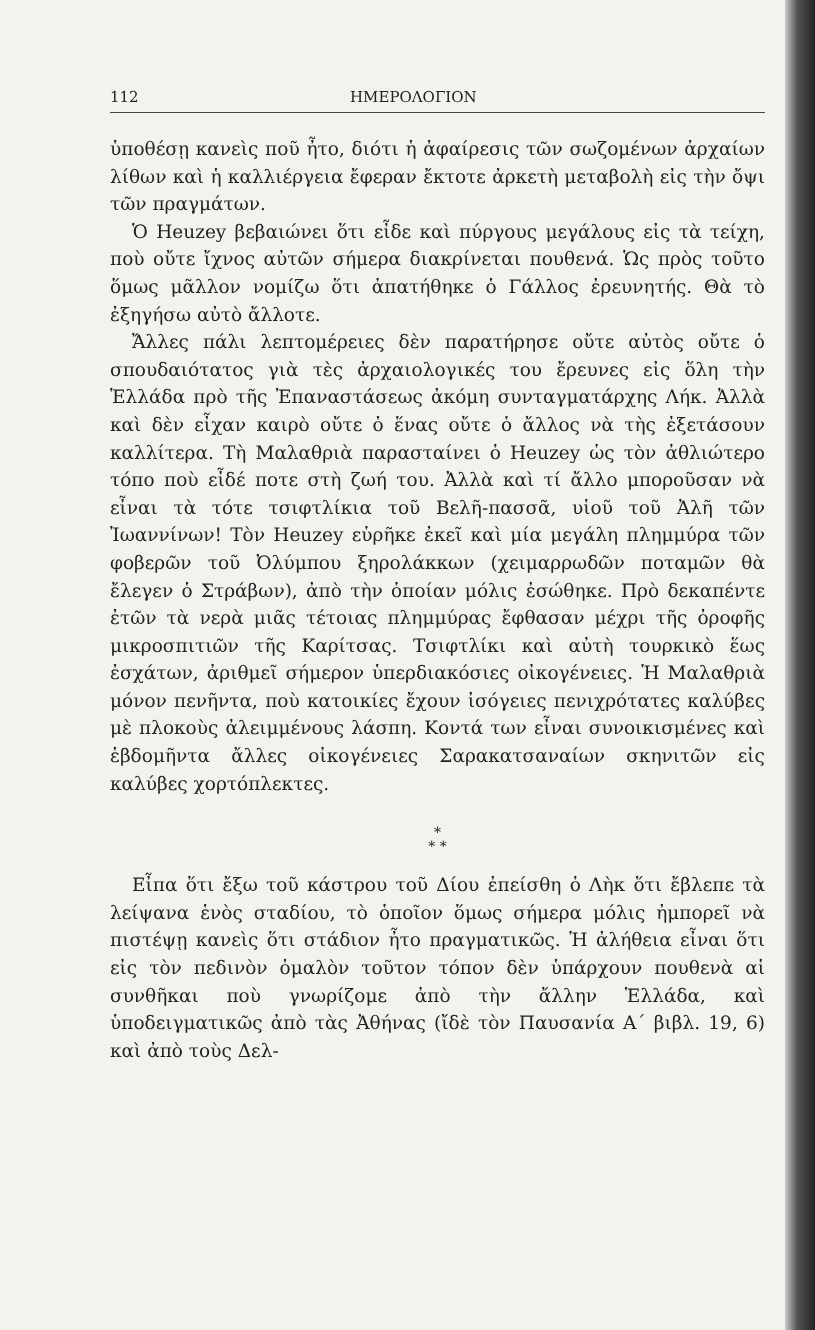112 ΗΜΕΡΟΛΟΓΙΟΝ
ὑποθέσῃ κανεὶς ποῦ ἦτο, διότι ἡ ἀφαίρεσις τῶν σωζομένων ἀρχαίων λίθων καὶ ἡ καλλιέργεια ἔφεραν ἔκτοτε ἀρκετὴ μεταβολὴ εἰς τὴν ὄψι τῶν πραγμάτων.
Ὁ Heuzey βεβαιώνει ὅτι εἶδε καὶ πύργους μεγάλους εἰς τὰ τείχη, ποὺ οὔτε ἴχνος αὐτῶν σήμερα διακρίνεται πουθενά. Ὡς πρὸς τοῦτο ὅμως μᾶλλον νομίζω ὅτι ἀπατήθηκε ὁ Γάλλος ἐρευνητής. Θὰ τὸ ἐξηγήσω αὐτὸ ἄλλοτε.
Ἄλλες πάλι λεπτομέρειες δὲν παρατήρησε οὔτε αὐτὸς οὔτε ὁ σπουδαιότατος γιὰ τὲς ἀρχαιολογικές του ἔρευνες εἰς ὅλη τὴν Ἑλλάδα πρὸ τῆς Ἐπαναστάσεως ἀκόμη συνταγματάρχης Λήκ. Ἀλλὰ καὶ δὲν εἶχαν καιρὸ οὔτε ὁ ἕνας οὔτε ὁ ἄλλος νὰ τὴς ἐξετάσουν καλλίτερα. Τὴ Μαλαθριὰ παρασταίνει ὁ Heuzey ὡς τὸν ἀθλιώτερο τόπο ποὺ εἶδέ ποτε στὴ ζωή του. Ἀλλὰ καὶ τί ἄλλο μποροῦσαν νὰ εἶναι τὰ τότε τσιφτλίκια τοῦ Βελῆ-πασσᾶ, υἱοῦ τοῦ Ἀλῆ τῶν Ἰωαννίνων! Τὸν Heuzey εὑρῆκε ἐκεῖ καὶ μία μεγάλη πλημμύρα τῶν φοβερῶν τοῦ Ὀλύμπου ξηρολάκκων (χειμαρρωδῶν ποταμῶν θὰ ἔλεγεν ὁ Στράβων), ἀπὸ τὴν ὁποίαν μόλις ἐσώθηκε. Πρὸ δεκαπέντε ἐτῶν τὰ νερὰ μιᾶς τέτοιας πλημμύρας ἔφθασαν μέχρι τῆς ὀροφῆς μικροσπιτιῶν τῆς Καρίτσας. Τσιφτλίκι καὶ αὐτὴ τουρκικὸ ἕως ἐσχάτων, ἀριθμεῖ σήμερον ὑπερδιακόσιες οἰκογένειες. Ἡ Μαλαθριὰ μόνον πενῆντα, ποὺ κατοικίες ἔχουν ἰσόγειες πενιχρότατες καλύβες μὲ πλοκοὺς ἀλειμμένους λάσπη. Κοντά των εἶναι συνοικισμένες καὶ ἑβδομῆντα ἄλλες οἰκογένειες Σαρακατσαναίων σκηνιτῶν εἰς καλύβες χορτόπλεκτες.
*
* *
Εἶπα ὅτι ἔξω τοῦ κάστρου τοῦ Δίου ἐπείσθη ὁ Λὴκ ὅτι ἔβλεπε τὰ λείψανα ἑνὸς σταδίου, τὸ ὁποῖον ὅμως σήμερα μόλις ἠμπορεῖ νὰ πιστέψῃ κανεὶς ὅτι στάδιον ἦτο πραγματικῶς. Ἡ ἀλήθεια εἶναι ὅτι εἰς τὸν πεδινὸν ὁμαλὸν τοῦτον τόπον δὲν ὑπάρχουν πουθενὰ αἱ συνθῆκαι ποὺ γνωρίζομε ἀπὸ τὴν ἄλλην Ἑλλάδα, καὶ ὑποδειγματικῶς ἀπὸ τὰς Ἀθήνας (ἴδὲ τὸν Παυσανία Α΄ βιβλ. 19, 6) καὶ ἀπὸ τοὺς Δελ-